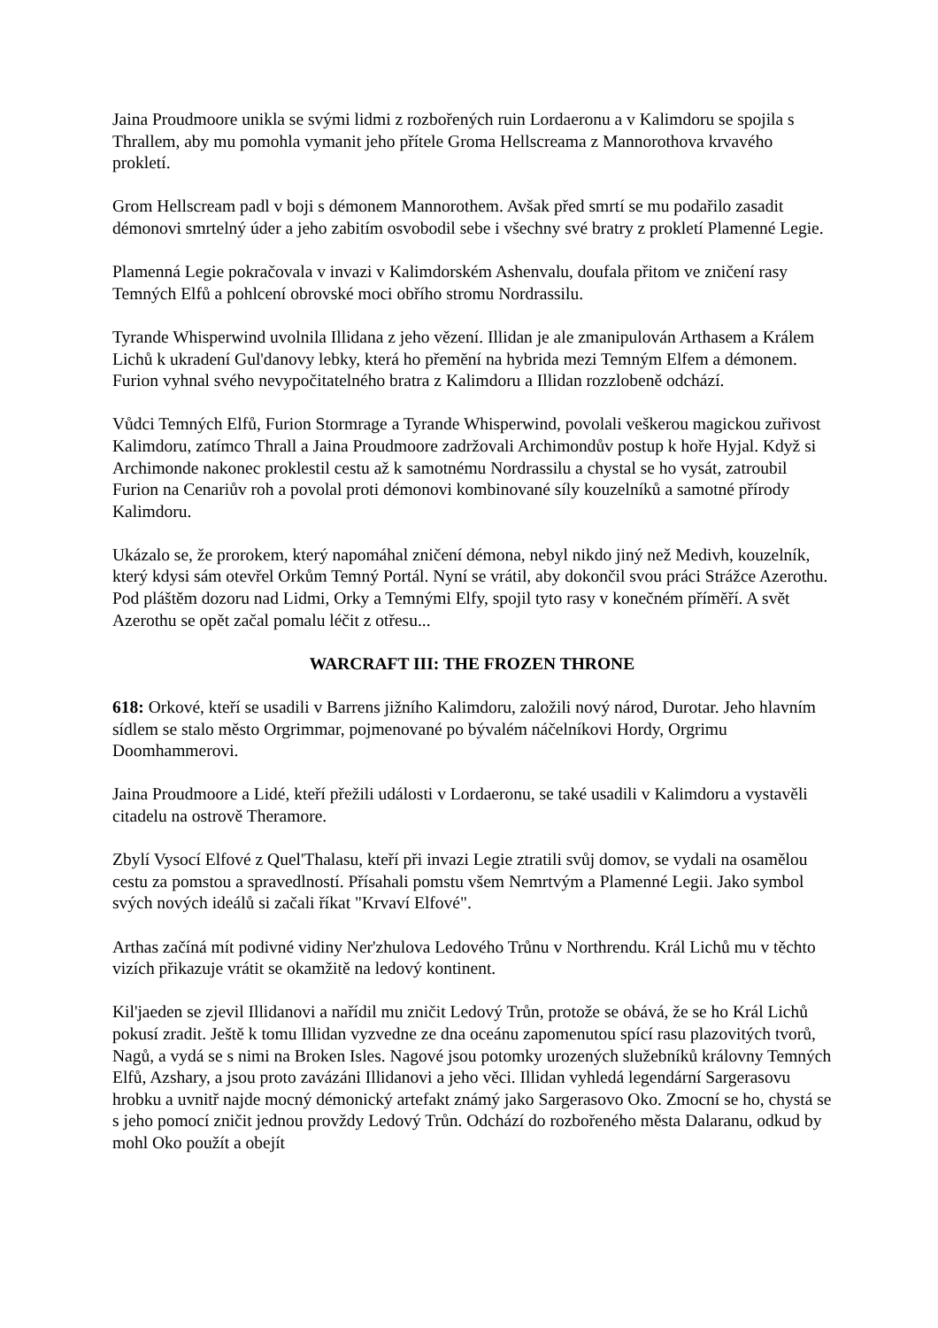Jaina Proudmoore unikla se svými lidmi z rozbořených ruin Lordaeronu a v Kalimdoru se spojila s Thrallem, aby mu pomohla vymanit jeho přítele Groma Hellscreama z Mannorothova krvavého prokletí.
Grom Hellscream padl v boji s démonem Mannorothem. Avšak před smrtí se mu podařilo zasadit démonovi smrtelný úder a jeho zabitím osvobodil sebe i všechny své bratry z prokletí Plamenné Legie.
Plamenná Legie pokračovala v invazi v Kalimdorském Ashenvalu, doufala přitom ve zničení rasy Temných Elfů a pohlcení obrovské moci obřího stromu Nordrassilu.
Tyrande Whisperwind uvolnila Illidana z jeho vězení. Illidan je ale zmanipulován Arthasem a Králem Lichů k ukradení Gul'danovy lebky, která ho přemění na hybrida mezi Temným Elfem a démonem. Furion vyhnal svého nevypočitatelného bratra z Kalimdoru a Illidan rozzlobeně odchází.
Vůdci Temných Elfů, Furion Stormrage a Tyrande Whisperwind, povolali veškerou magickou zuřivost Kalimdoru, zatímco Thrall a Jaina Proudmoore zadržovali Archimondův postup k hoře Hyjal. Když si Archimonde nakonec proklestil cestu až k samotnému Nordrassilu a chystal se ho vysát, zatroubil Furion na Cenariův roh a povolal proti démonovi kombinované síly kouzelníků a samotné přírody Kalimdoru.
Ukázalo se, že prorokem, který napomáhal zničení démona, nebyl nikdo jiný než Medivh, kouzelník, který kdysi sám otevřel Orkům Temný Portál. Nyní se vrátil, aby dokončil svou práci Strážce Azerothu. Pod pláštěm dozoru nad Lidmi, Orky a Temnými Elfy, spojil tyto rasy v konečném příměří. A svět Azerothu se opět začal pomalu léčit z otřesu...
WARCRAFT III: THE FROZEN THRONE
618: Orkové, kteří se usadili v Barrens jižního Kalimdoru, založili nový národ, Durotar. Jeho hlavním sídlem se stalo město Orgrimmar, pojmenované po bývalém náčelníkovi Hordy, Orgrimu Doomhammerovi.
Jaina Proudmoore a Lidé, kteří přežili události v Lordaeronu, se také usadili v Kalimdoru a vystavěli citadelu na ostrově Theramore.
Zbylí Vysocí Elfové z Quel'Thalasu, kteří při invazi Legie ztratili svůj domov, se vydali na osamělou cestu za pomstou a spravedlností. Přísahali pomstu všem Nemrtvým a Plamenné Legii. Jako symbol svých nových ideálů si začali říkat "Krvaví Elfové".
Arthas začíná mít podivné vidiny Ner'zhulova Ledového Trůnu v Northrendu. Král Lichů mu v těchto vizích přikazuje vrátit se okamžitě na ledový kontinent.
Kil'jaeden se zjevil Illidanovi a nařídil mu zničit Ledový Trůn, protože se obává, že se ho Král Lichů pokusí zradit. Ještě k tomu Illidan vyzvedne ze dna oceánu zapomenutou spící rasu plazovitých tvorů, Nagů, a vydá se s nimi na Broken Isles. Nagové jsou potomky urozených služebníků královny Temných Elfů, Azshary, a jsou proto zavázáni Illidanovi a jeho věci. Illidan vyhledá legendární Sargerasovu hrobku a uvnitř najde mocný démonický artefakt známý jako Sargerasovo Oko. Zmocní se ho, chystá se s jeho pomocí zničit jednou provždy Ledový Trůn. Odchází do rozbořeného města Dalaranu, odkud by mohl Oko použít a obejít